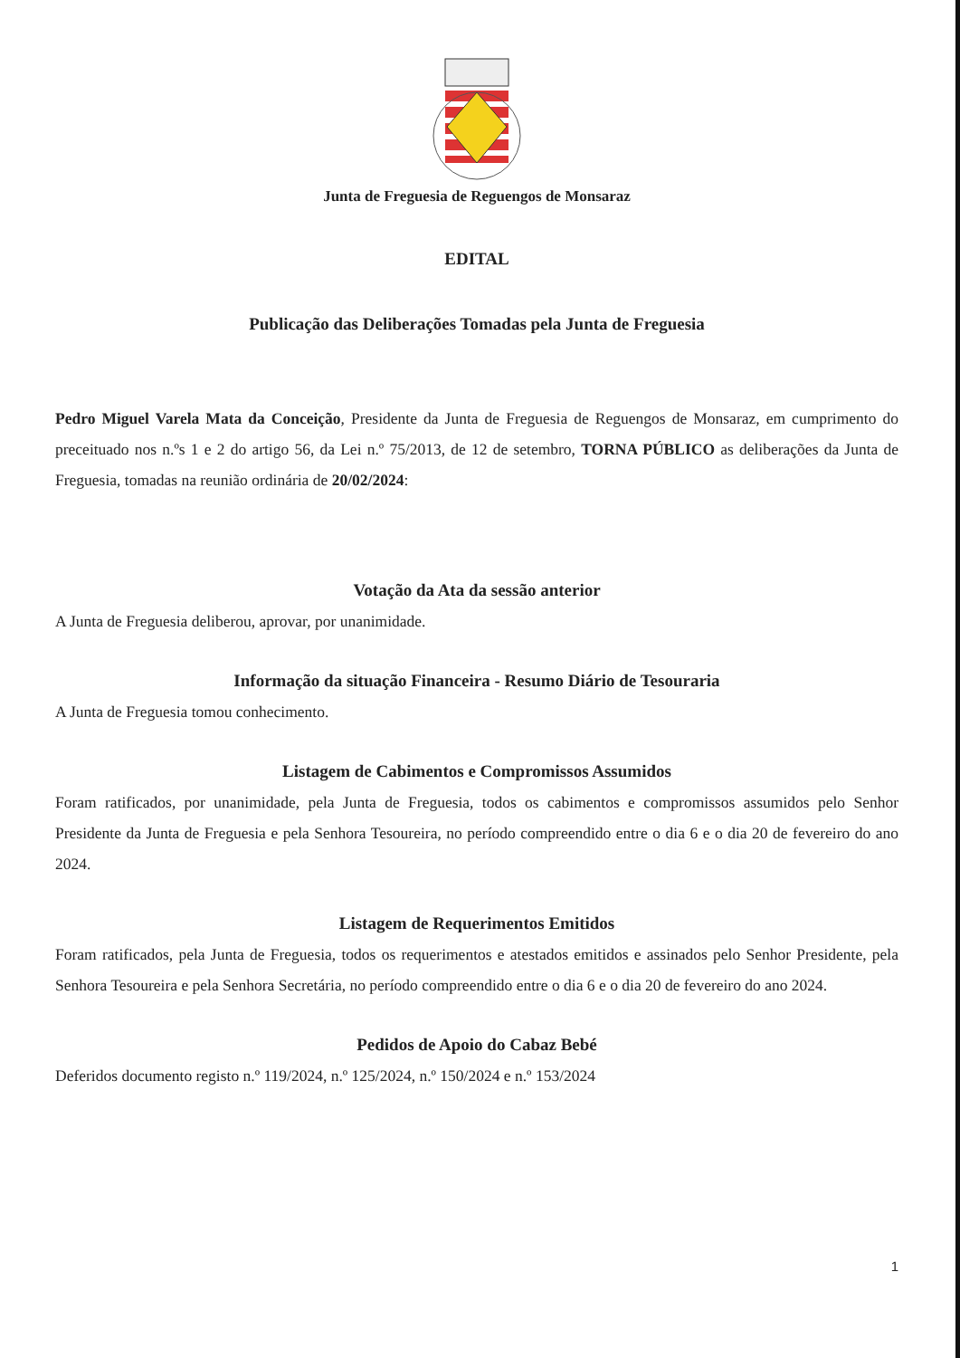Junta de Freguesia de Reguengos de Monsaraz
EDITAL
Publicação das Deliberações Tomadas pela Junta de Freguesia
Pedro Miguel Varela Mata da Conceição, Presidente da Junta de Freguesia de Reguengos de Monsaraz, em cumprimento do preceituado nos n.ºs 1 e 2 do artigo 56, da Lei n.º 75/2013, de 12 de setembro, TORNA PÚBLICO as deliberações da Junta de Freguesia, tomadas na reunião ordinária de 20/02/2024:
Votação da Ata da sessão anterior
A Junta de Freguesia deliberou, aprovar, por unanimidade.
Informação da situação Financeira - Resumo Diário de Tesouraria
A Junta de Freguesia tomou conhecimento.
Listagem de Cabimentos e Compromissos Assumidos
Foram ratificados, por unanimidade, pela Junta de Freguesia, todos os cabimentos e compromissos assumidos pelo Senhor Presidente da Junta de Freguesia e pela Senhora Tesoureira, no período compreendido entre o dia 6 e o dia 20 de fevereiro do ano 2024.
Listagem de Requerimentos Emitidos
Foram ratificados, pela Junta de Freguesia, todos os requerimentos e atestados emitidos e assinados pelo Senhor Presidente, pela Senhora Tesoureira e pela Senhora Secretária, no período compreendido entre o dia 6 e o dia 20 de fevereiro do ano 2024.
Pedidos de Apoio do Cabaz Bebé
Deferidos documento registo n.º 119/2024, n.º 125/2024, n.º 150/2024 e n.º 153/2024
1